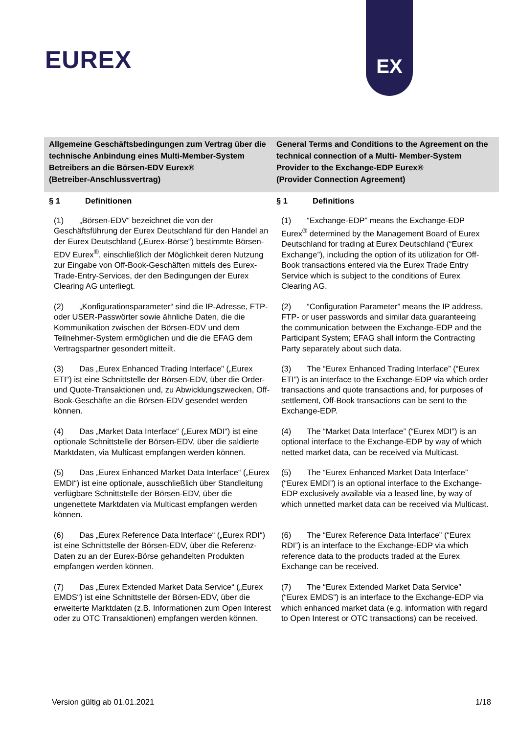EUREX
EX
Allgemeine Geschäftsbedingungen zum Vertrag über die technische Anbindung eines Multi-Member-System Betreibers an die Börsen-EDV Eurex®
(Betreiber-Anschlussvertrag)
General Terms and Conditions to the Agreement on the technical connection of a Multi- Member-System Provider to the Exchange-EDP Eurex®
(Provider Connection Agreement)
§ 1 Definitionen
§ 1 Definitions
(1) „Börsen-EDV“ bezeichnet die von der Geschäftsführung der Eurex Deutschland für den Handel an der Eurex Deutschland („Eurex-Börse“) bestimmte Börsen-EDV Eurex<sup>®</sup>, einschließlich der Möglichkeit deren Nutzung zur Eingabe von Off-Book-Geschäften mittels des Eurex-Trade-Entry-Services, der den Bedingungen der Eurex Clearing AG unterliegt.
(1) “Exchange-EDP” means the Exchange-EDP Eurex<sup>®</sup> determined by the Management Board of Eurex Deutschland for trading at Eurex Deutschland (“Eurex Exchange”), including the option of its utilization for Off-Book transactions entered via the Eurex Trade Entry Service which is subject to the conditions of Eurex Clearing AG.
(2) „Konfigurationsparameter“ sind die IP-Adresse, FTP- oder USER-Passwörter sowie ähnliche Daten, die die Kommunikation zwischen der Börsen-EDV und dem Teilnehmer-System ermöglichen und die die EFAG dem Vertragspartner gesondert mitteilt.
(2) “Configuration Parameter” means the IP address, FTP- or user passwords and similar data guaranteeing the communication between the Exchange-EDP and the Participant System; EFAG shall inform the Contracting Party separately about such data.
(3) Das „Eurex Enhanced Trading Interface" („Eurex ETI“) ist eine Schnittstelle der Börsen-EDV, über die Order- und Quote-Transaktionen und, zu Abwicklungszwecken, Off-Book-Geschäfte an die Börsen-EDV gesendet werden können.
(3) The “Eurex Enhanced Trading Interface” (“Eurex ETI”) is an interface to the Exchange-EDP via which order transactions and quote transactions and, for purposes of settlement, Off-Book transactions can be sent to the Exchange-EDP.
(4) Das „Market Data Interface“ („Eurex MDI“) ist eine optionale Schnittstelle der Börsen-EDV, über die saldierte Marktdaten, via Multicast empfangen werden können.
(4) The “Market Data Interface” (“Eurex MDI”) is an optional interface to the Exchange-EDP by way of which netted market data, can be received via Multicast.
(5) Das „Eurex Enhanced Market Data Interface“ („Eurex EMDI“) ist eine optionale, ausschließlich über Standleitung verfügbare Schnittstelle der Börsen-EDV, über die ungenettete Marktdaten via Multicast empfangen werden können.
(5) The “Eurex Enhanced Market Data Interface” (“Eurex EMDI”) is an optional interface to the Exchange-EDP exclusively available via a leased line, by way of which unnetted market data can be received via Multicast.
(6) Das „Eurex Reference Data Interface“ („Eurex RDI“) ist eine Schnittstelle der Börsen-EDV, über die Referenz-Daten zu an der Eurex-Börse gehandelten Produkten empfangen werden können.
(6) The “Eurex Reference Data Interface” (“Eurex RDI”) is an interface to the Exchange-EDP via which reference data to the products traded at the Eurex Exchange can be received.
(7) Das „Eurex Extended Market Data Service“ („Eurex EMDS“) ist eine Schnittstelle der Börsen-EDV, über die erweiterte Marktdaten (z.B. Informationen zum Open Interest oder zu OTC Transaktionen) empfangen werden können.
(7) The “Eurex Extended Market Data Service” (“Eurex EMDS”) is an interface to the Exchange-EDP via which enhanced market data (e.g. information with regard to Open Interest or OTC transactions) can be received.
Version gültig ab 01.01.2021 1/18